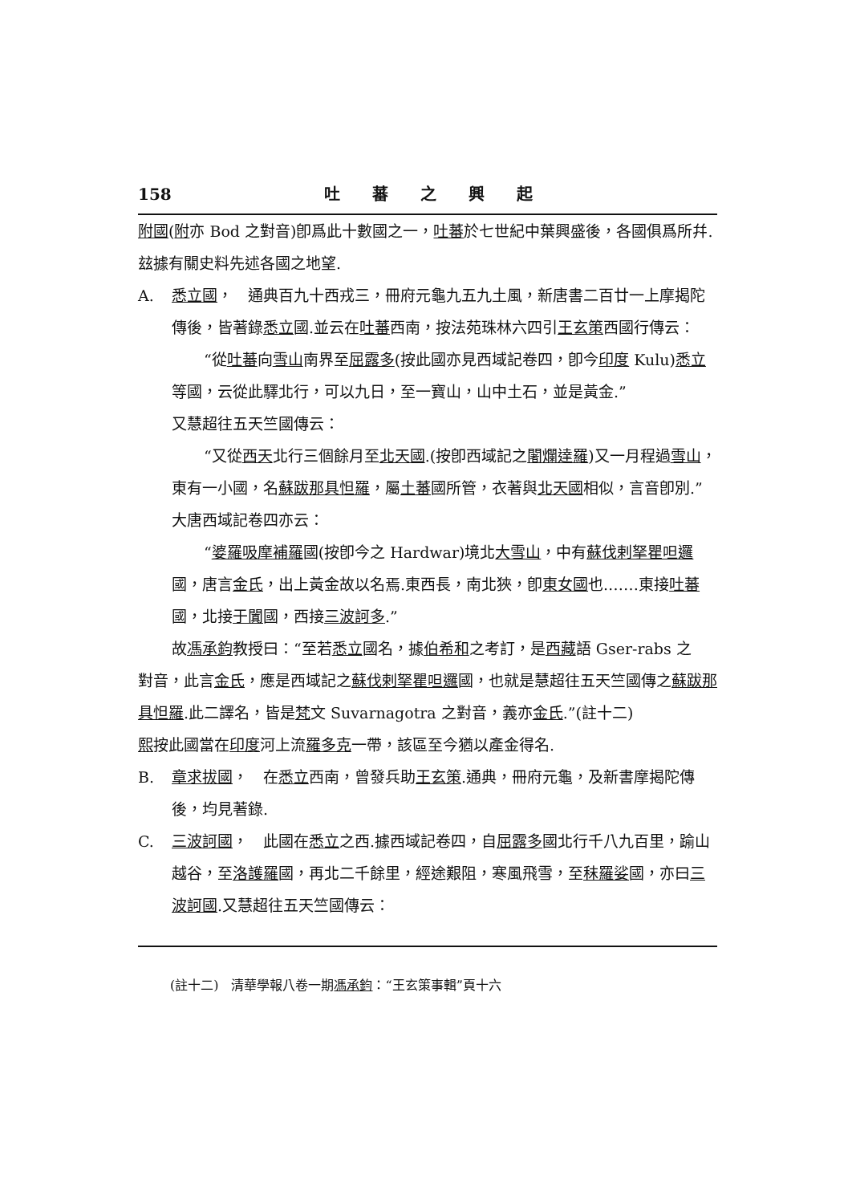158 吐蕃之興起
附國(附亦 Bod 之對音)卽爲此十數國之一，吐蕃於七世紀中葉興盛後，各國俱爲所幷.玆據有關史料先述各國之地望.
A. 悉立國，　通典百九十西戎三，冊府元龜九五九土風，新唐書二百廿一上摩揭陀傳後，皆著錄悉立國.並云在吐蕃西南，按法苑珠林六四引王玄策西國行傳云：
“從吐蕃向雪山南界至屈露多(按此國亦見西域記卷四，卽今印度 Kulu)悉立等國，云從此驛北行，可以九日，至一寶山，山中土石，並是黃金.”
又慧超往五天竺國傳云：
“又從西天北行三個餘月至北天國.(按卽西域記之闍爛達羅)又一月程過雪山，東有一小國，名蘇跋那具怛羅，屬土蕃國所管，衣著與北天國相似，言音卽別.”
大唐西域記卷四亦云：
“婆羅吸摩補羅國(按卽今之 Hardwar)境北大雪山，中有蘇伐剌拏瞿呾邏國，唐言金氏，出上黃金故以名焉.東西長，南北狹，卽東女國也.……東接吐蕃國，北接于闐國，西接三波訶多.”
故馮承鈞教授曰：“至若悉立國名，據伯希和之考訂，是西藏語 Gser-rabs 之
對音，此言金氏，應是西域記之蘇伐剌拏瞿呾邏國，也就是慧超往五天竺國傳之蘇跋那具怛羅.此二譯名，皆是梵文 Suvarnagotra 之對音，義亦金氏.”(註十二)
熙按此國當在印度河上流羅多克一帶，該區至今猶以產金得名.
B. 章求拔國，　在悉立西南，曾發兵助王玄策.通典，冊府元龜，及新書摩揭陀傳後，均見著錄.
C. 三波訶國，　此國在悉立之西.據西域記卷四，自屈露多國北行千八九百里，踰山越谷，至洛護羅國，再北二千餘里，經途艱阻，寒風飛雪，至秣羅娑國，亦曰三波訶國.又慧超往五天竺國傳云：
(註十二)　清華學報八卷一期馮承鈞：“王玄策事輯”頁十六